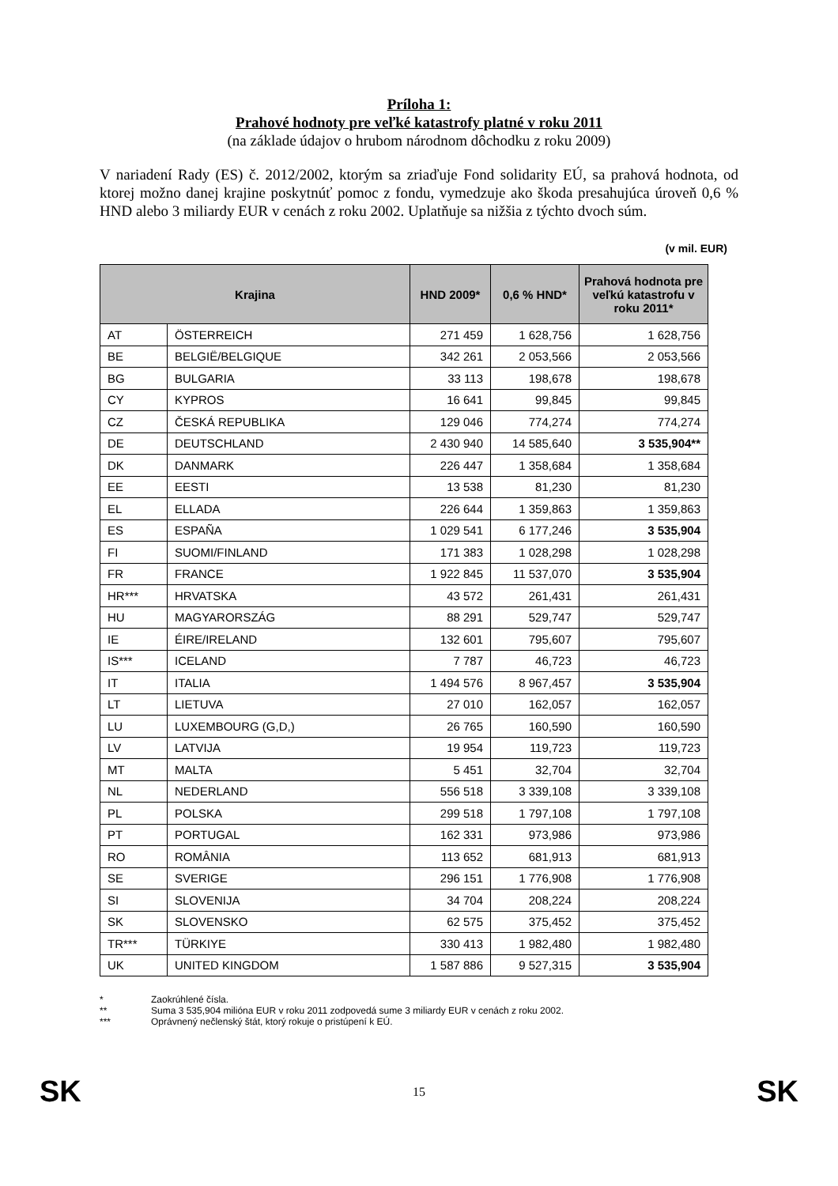Príloha 1:
Prahové hodnoty pre veľké katastrofy platné v roku 2011
(na základe údajov o hrubom národnom dôchodku z roku 2009)
V nariadení Rady (ES) č. 2012/2002, ktorým sa zriaďuje Fond solidarity EÚ, sa prahová hodnota, od ktorej možno danej krajine poskytnúť pomoc z fondu, vymedzuje ako škoda presahujúca úroveň 0,6 % HND alebo 3 miliardy EUR v cenách z roku 2002. Uplatňuje sa nižšia z týchto dvoch súm.
(v mil. EUR)
| Krajina | | HND 2009* | 0,6 % HND* | Prahová hodnota pre veľkú katastrofu v roku 2011* |
| --- | --- | --- | --- | --- |
| AT | ÖSTERREICH | 271 459 | 1 628,756 | 1 628,756 |
| BE | BELGIË/BELGIQUE | 342 261 | 2 053,566 | 2 053,566 |
| BG | BULGARIA | 33 113 | 198,678 | 198,678 |
| CY | KYPROS | 16 641 | 99,845 | 99,845 |
| CZ | ČESKÁ REPUBLIKA | 129 046 | 774,274 | 774,274 |
| DE | DEUTSCHLAND | 2 430 940 | 14 585,640 | 3 535,904** |
| DK | DANMARK | 226 447 | 1 358,684 | 1 358,684 |
| EE | EESTI | 13 538 | 81,230 | 81,230 |
| EL | ELLADA | 226 644 | 1 359,863 | 1 359,863 |
| ES | ESPAÑA | 1 029 541 | 6 177,246 | 3 535,904 |
| FI | SUOMI/FINLAND | 171 383 | 1 028,298 | 1 028,298 |
| FR | FRANCE | 1 922 845 | 11 537,070 | 3 535,904 |
| HR*** | HRVATSKA | 43 572 | 261,431 | 261,431 |
| HU | MAGYARORSZÁG | 88 291 | 529,747 | 529,747 |
| IE | ÉIRE/IRELAND | 132 601 | 795,607 | 795,607 |
| IS*** | ICELAND | 7 787 | 46,723 | 46,723 |
| IT | ITALIA | 1 494 576 | 8 967,457 | 3 535,904 |
| LT | LIETUVA | 27 010 | 162,057 | 162,057 |
| LU | LUXEMBOURG (G,D,) | 26 765 | 160,590 | 160,590 |
| LV | LATVIJA | 19 954 | 119,723 | 119,723 |
| MT | MALTA | 5 451 | 32,704 | 32,704 |
| NL | NEDERLAND | 556 518 | 3 339,108 | 3 339,108 |
| PL | POLSKA | 299 518 | 1 797,108 | 1 797,108 |
| PT | PORTUGAL | 162 331 | 973,986 | 973,986 |
| RO | ROMÂNIA | 113 652 | 681,913 | 681,913 |
| SE | SVERIGE | 296 151 | 1 776,908 | 1 776,908 |
| SI | SLOVENIJA | 34 704 | 208,224 | 208,224 |
| SK | SLOVENSKO | 62 575 | 375,452 | 375,452 |
| TR*** | TÜRKIYE | 330 413 | 1 982,480 | 1 982,480 |
| UK | UNITED KINGDOM | 1 587 886 | 9 527,315 | 3 535,904 |
* Zaokrúhlené čísla.
** Suma 3 535,904 milióna EUR v roku 2011 zodpovedá sume 3 miliardy EUR v cenách z roku 2002.
*** Oprávnený nečlenský štát, ktorý rokuje o pristúpení k EÚ.
SK 15 SK